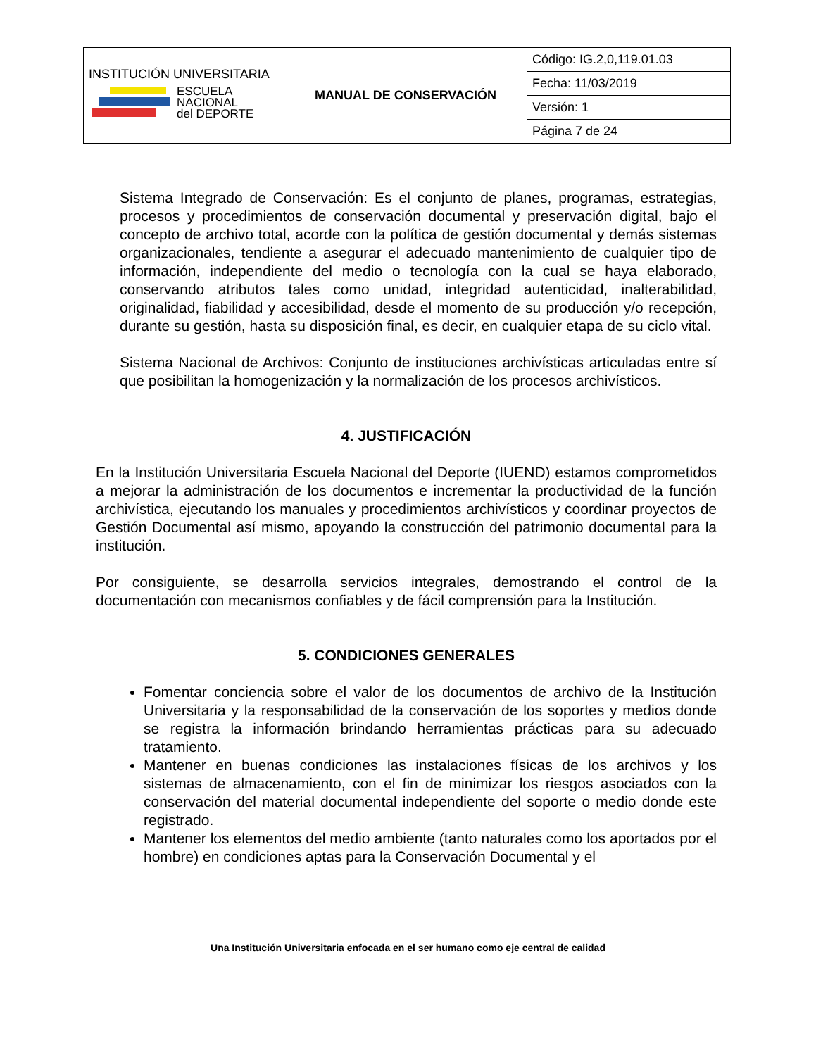| INSTITUCIÓN UNIVERSITARIA ESCUELA NACIONAL del DEPORTE | MANUAL DE CONSERVACIÓN | Código: IG.2,0,119.01.03 |
| | | Fecha: 11/03/2019 |
| | | Versión: 1 |
| | | Página 7 de 24 |
Sistema Integrado de Conservación: Es el conjunto de planes, programas, estrategias, procesos y procedimientos de conservación documental y preservación digital, bajo el concepto de archivo total, acorde con la política de gestión documental y demás sistemas organizacionales, tendiente a asegurar el adecuado mantenimiento de cualquier tipo de información, independiente del medio o tecnología con la cual se haya elaborado, conservando atributos tales como unidad, integridad autenticidad, inalterabilidad, originalidad, fiabilidad y accesibilidad, desde el momento de su producción y/o recepción, durante su gestión, hasta su disposición final, es decir, en cualquier etapa de su ciclo vital.
Sistema Nacional de Archivos: Conjunto de instituciones archivísticas articuladas entre sí que posibilitan la homogenización y la normalización de los procesos archivísticos.
4. JUSTIFICACIÓN
En la Institución Universitaria Escuela Nacional del Deporte (IUEND) estamos comprometidos a mejorar la administración de los documentos e incrementar la productividad de la función archivística, ejecutando los manuales y procedimientos archivísticos y coordinar proyectos de Gestión Documental así mismo, apoyando la construcción del patrimonio documental para la institución.
Por consiguiente, se desarrolla servicios integrales, demostrando el control de la documentación con mecanismos confiables y de fácil comprensión para la Institución.
5. CONDICIONES GENERALES
Fomentar conciencia sobre el valor de los documentos de archivo de la Institución Universitaria y la responsabilidad de la conservación de los soportes y medios donde se registra la información brindando herramientas prácticas para su adecuado tratamiento.
Mantener en buenas condiciones las instalaciones físicas de los archivos y los sistemas de almacenamiento, con el fin de minimizar los riesgos asociados con la conservación del material documental independiente del soporte o medio donde este registrado.
Mantener los elementos del medio ambiente (tanto naturales como los aportados por el hombre) en condiciones aptas para la Conservación Documental y el
Una Institución Universitaria enfocada en el ser humano como eje central de calidad